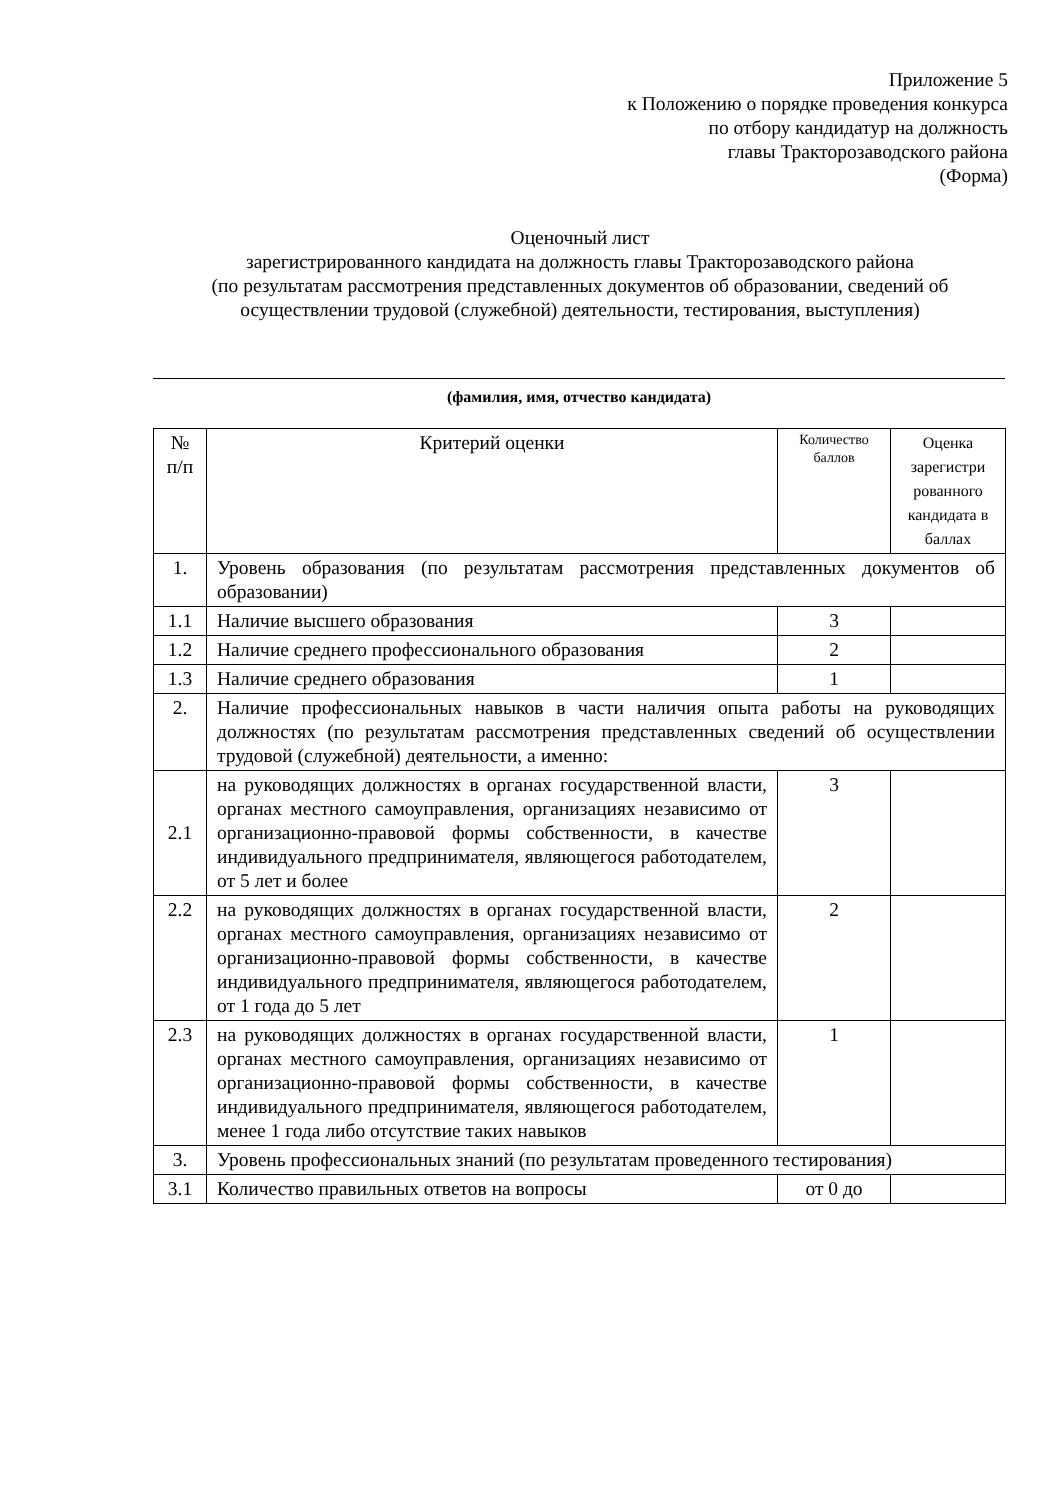Приложение 5
к Положению о порядке проведения конкурса
по отбору кандидатур на должность
главы Тракторозаводского района
(Форма)
Оценочный лист
зарегистрированного кандидата на должность главы Тракторозаводского района
(по результатам рассмотрения представленных документов об образовании, сведений об осуществлении трудовой (служебной) деятельности, тестирования, выступления)
(фамилия, имя, отчество кандидата)
| № п/п | Критерий оценки | Количество баллов | Оценка зарегистри рованного кандидата в баллах |
| --- | --- | --- | --- |
| 1. | Уровень образования (по результатам рассмотрения представленных документов об образовании) | | |
| 1.1 | Наличие высшего образования | 3 | |
| 1.2 | Наличие среднего профессионального образования | 2 | |
| 1.3 | Наличие среднего образования | 1 | |
| 2. | Наличие профессиональных навыков в части наличия опыта работы на руководящих должностях (по результатам рассмотрения представленных сведений об осуществлении трудовой (служебной) деятельности, а именно: | | |
| 2.1 | на руководящих должностях в органах государственной власти, органах местного самоуправления, организациях независимо от организационно-правовой формы собственности, в качестве индивидуального предпринимателя, являющегося работодателем, от 5 лет и более | 3 | |
| 2.2 | на руководящих должностях в органах государственной власти, органах местного самоуправления, организациях независимо от организационно-правовой формы собственности, в качестве индивидуального предпринимателя, являющегося работодателем, от 1 года до 5 лет | 2 | |
| 2.3 | на руководящих должностях в органах государственной власти, органах местного самоуправления, организациях независимо от организационно-правовой формы собственности, в качестве индивидуального предпринимателя, являющегося работодателем, менее 1 года либо отсутствие таких навыков | 1 | |
| 3. | Уровень профессиональных знаний (по результатам проведенного тестирования) | | |
| 3.1 | Количество правильных ответов на вопросы | от 0 до | |